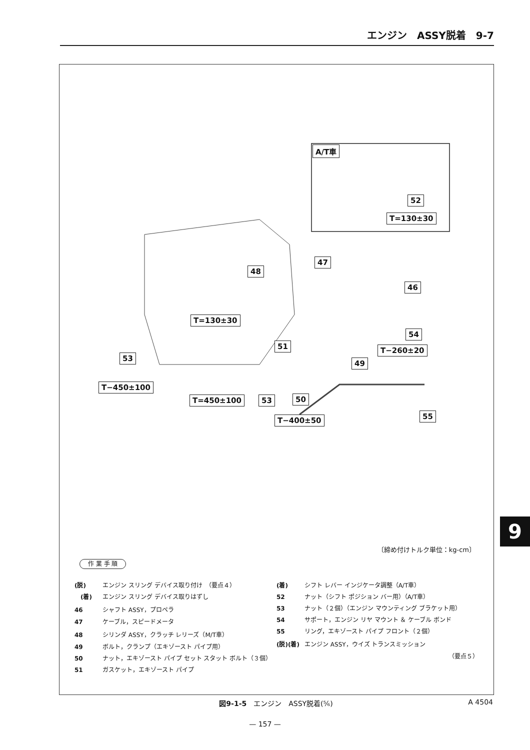エンジン　ASSY脱着　9-7
A/T車
52
T=130±30
47
48
46
T=130±30
54
51 T−260±20
53
49
T−450±100
T=450±100 53 50
55
T−400±50
〔締め付けトルク単位：kg-cm〕
作 業 手 順
(脱) エンジン スリング デバイス取り付け　（要点４）
　(着) エンジン スリング デバイス取りはずし
46 シャフト ASSY，プロペラ
47 ケーブル，スピードメータ
48 シリンダ ASSY，クラッチ レリーズ（M/T車）
49 ボルト，クランプ（エキゾースト パイプ用）
50 ナット，エキゾースト パイプ セット スタット ボルト（３個）
51 ガスケット，エキゾースト パイプ
(着) シフト レバー インジケータ調整（A/T車）
52 ナット（シフト ポジション バー用）（A/T車）
53 ナット（２個）（エンジン マウンティング ブラケット用）
54 サポート，エンジン リヤ マウント ＆ ケーブル ボンド
55 リング，エキゾースト パイプ フロント（２個）
(脱)(着) エンジン ASSY，ウイズ トランスミッション
（要点５）
図9-1-5　エンジン　ASSY脱着(⅚) A 4504
— 157 —
9